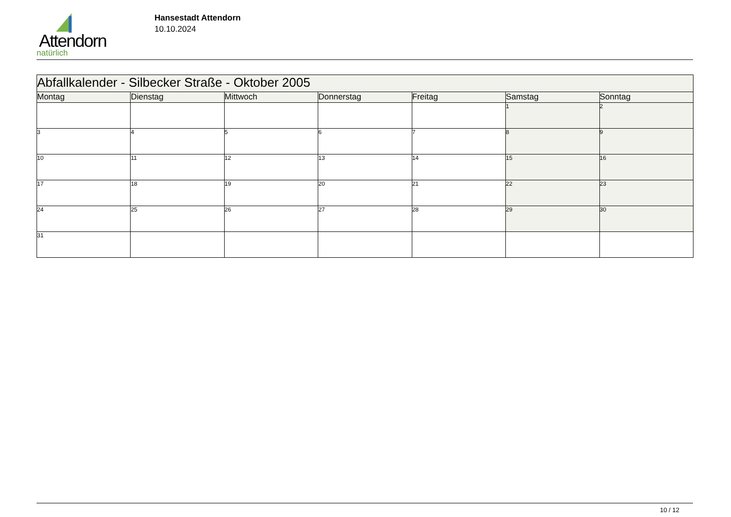Attendorn
natürlich
Hansestadt Attendorn
10.10.2024
| Abfallkalender - Silbecker Straße - Oktober 2005 | | | | | | |
| Montag | Dienstag | Mittwoch | Donnerstag | Freitag | Samstag | Sonntag |
| | | | | | 1 | 2 |
| 3 | 4 | 5 | 6 | 7 | 8 | 9 |
| 10 | 11 | 12 | 13 | 14 | 15 | 16 |
| 17 | 18 | 19 | 20 | 21 | 22 | 23 |
| 24 | 25 | 26 | 27 | 28 | 29 | 30 |
| 31 | | | | | | |
10 / 12